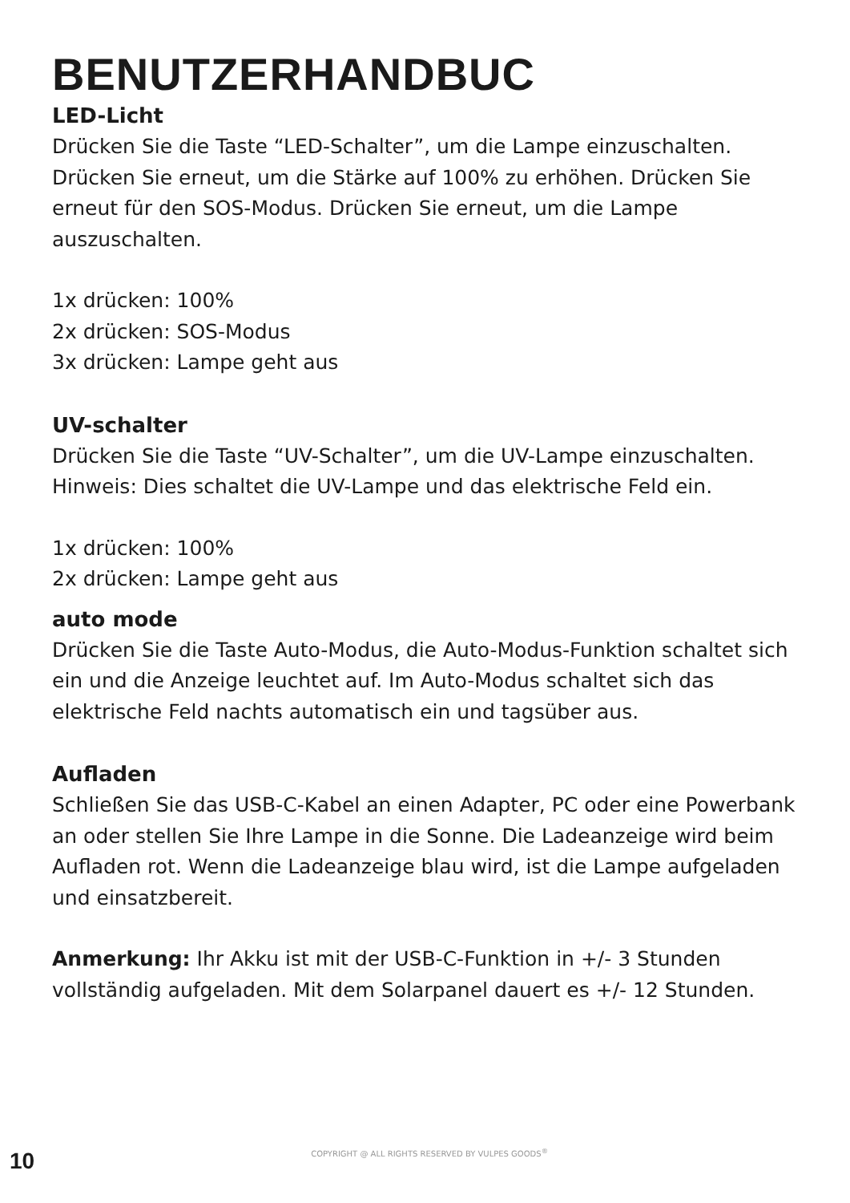BENUTZERHANDBUC
LED-Licht
Drücken Sie die Taste “LED-Schalter”, um die Lampe einzuschalten. Drücken Sie erneut, um die Stärke auf 100% zu erhöhen. Drücken Sie erneut für den SOS-Modus. Drücken Sie erneut, um die Lampe auszuschalten.
1x drücken: 100%
2x drücken: SOS-Modus
3x drücken: Lampe geht aus
UV-schalter
Drücken Sie die Taste “UV-Schalter”, um die UV-Lampe einzuschalten. Hinweis: Dies schaltet die UV-Lampe und das elektrische Feld ein.
1x drücken: 100%
2x drücken: Lampe geht aus
auto mode
Drücken Sie die Taste Auto-Modus, die Auto-Modus-Funktion schaltet sich ein und die Anzeige leuchtet auf. Im Auto-Modus schaltet sich das elektrische Feld nachts automatisch ein und tagsüber aus.
Aufladen
Schließen Sie das USB-C-Kabel an einen Adapter, PC oder eine Powerbank an oder stellen Sie Ihre Lampe in die Sonne. Die Ladeanzeige wird beim Aufladen rot. Wenn die Ladeanzeige blau wird, ist die Lampe aufgeladen und einsatzbereit.
Anmerkung: Ihr Akku ist mit der USB-C-Funktion in +/- 3 Stunden vollständig aufgeladen. Mit dem Solarpanel dauert es +/- 12 Stunden.
10 COPYRIGHT @ ALL RIGHTS RESERVED BY VULPES GOODS<sup>®</sup>